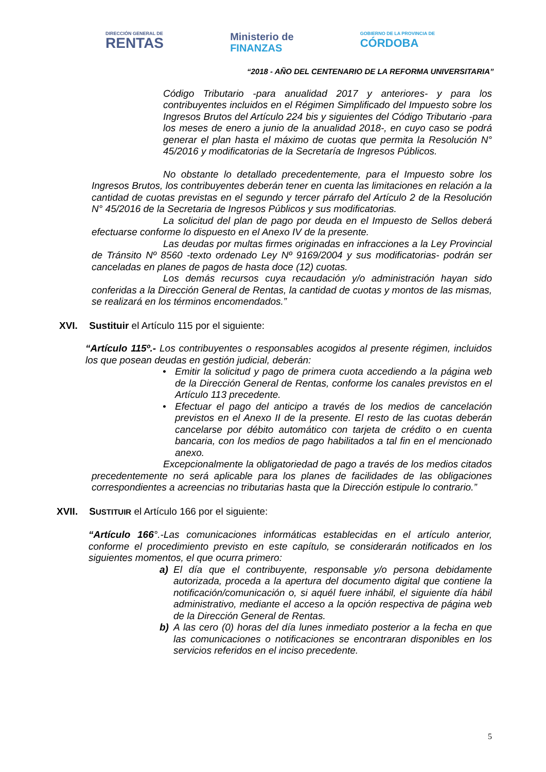DIRECCIÓN GENERAL DE
RENTAS
Ministerio de
FINANZAS
GOBIERNO DE LA PROVINCIA DE
CÓRDOBA
“2018 - AÑO DEL CENTENARIO DE LA REFORMA UNIVERSITARIA”
Código Tributario -para anualidad 2017 y anteriores- y para los contribuyentes incluidos en el Régimen Simplificado del Impuesto sobre los Ingresos Brutos del Artículo 224 bis y siguientes del Código Tributario -para los meses de enero a junio de la anualidad 2018-, en cuyo caso se podrá generar el plan hasta el máximo de cuotas que permita la Resolución N° 45/2016 y modificatorias de la Secretaría de Ingresos Públicos.
No obstante lo detallado precedentemente, para el Impuesto sobre los Ingresos Brutos, los contribuyentes deberán tener en cuenta las limitaciones en relación a la cantidad de cuotas previstas en el segundo y tercer párrafo del Artículo 2 de la Resolución N° 45/2016 de la Secretaria de Ingresos Públicos y sus modificatorias.
La solicitud del plan de pago por deuda en el Impuesto de Sellos deberá efectuarse conforme lo dispuesto en el Anexo IV de la presente.
Las deudas por multas firmes originadas en infracciones a la Ley Provincial de Tránsito Nº 8560 -texto ordenado Ley Nº 9169/2004 y sus modificatorias- podrán ser canceladas en planes de pagos de hasta doce (12) cuotas.
Los demás recursos cuya recaudación y/o administración hayan sido conferidas a la Dirección General de Rentas, la cantidad de cuotas y montos de las mismas, se realizará en los términos encomendados.”
XVI. Sustituir el Artículo 115 por el siguiente:
“Artículo 115º.- Los contribuyentes o responsables acogidos al presente régimen, incluidos los que posean deudas en gestión judicial, deberán:
• Emitir la solicitud y pago de primera cuota accediendo a la página web de la Dirección General de Rentas, conforme los canales previstos en el Artículo 113 precedente.
• Efectuar el pago del anticipo a través de los medios de cancelación previstos en el Anexo II de la presente. El resto de las cuotas deberán cancelarse por débito automático con tarjeta de crédito o en cuenta bancaria, con los medios de pago habilitados a tal fin en el mencionado anexo.
Excepcionalmente la obligatoriedad de pago a través de los medios citados precedentemente no será aplicable para los planes de facilidades de las obligaciones correspondientes a acreencias no tributarias hasta que la Dirección estipule lo contrario.”
XVII. SUSTITUIR el Artículo 166 por el siguiente:
“Artículo 166°.-Las comunicaciones informáticas establecidas en el artículo anterior, conforme el procedimiento previsto en este capítulo, se considerarán notificados en los siguientes momentos, el que ocurra primero:
a) El día que el contribuyente, responsable y/o persona debidamente autorizada, proceda a la apertura del documento digital que contiene la notificación/comunicación o, si aquél fuere inhábil, el siguiente día hábil administrativo, mediante el acceso a la opción respectiva de página web de la Dirección General de Rentas.
b) A las cero (0) horas del día lunes inmediato posterior a la fecha en que las comunicaciones o notificaciones se encontraran disponibles en los servicios referidos en el inciso precedente.
5